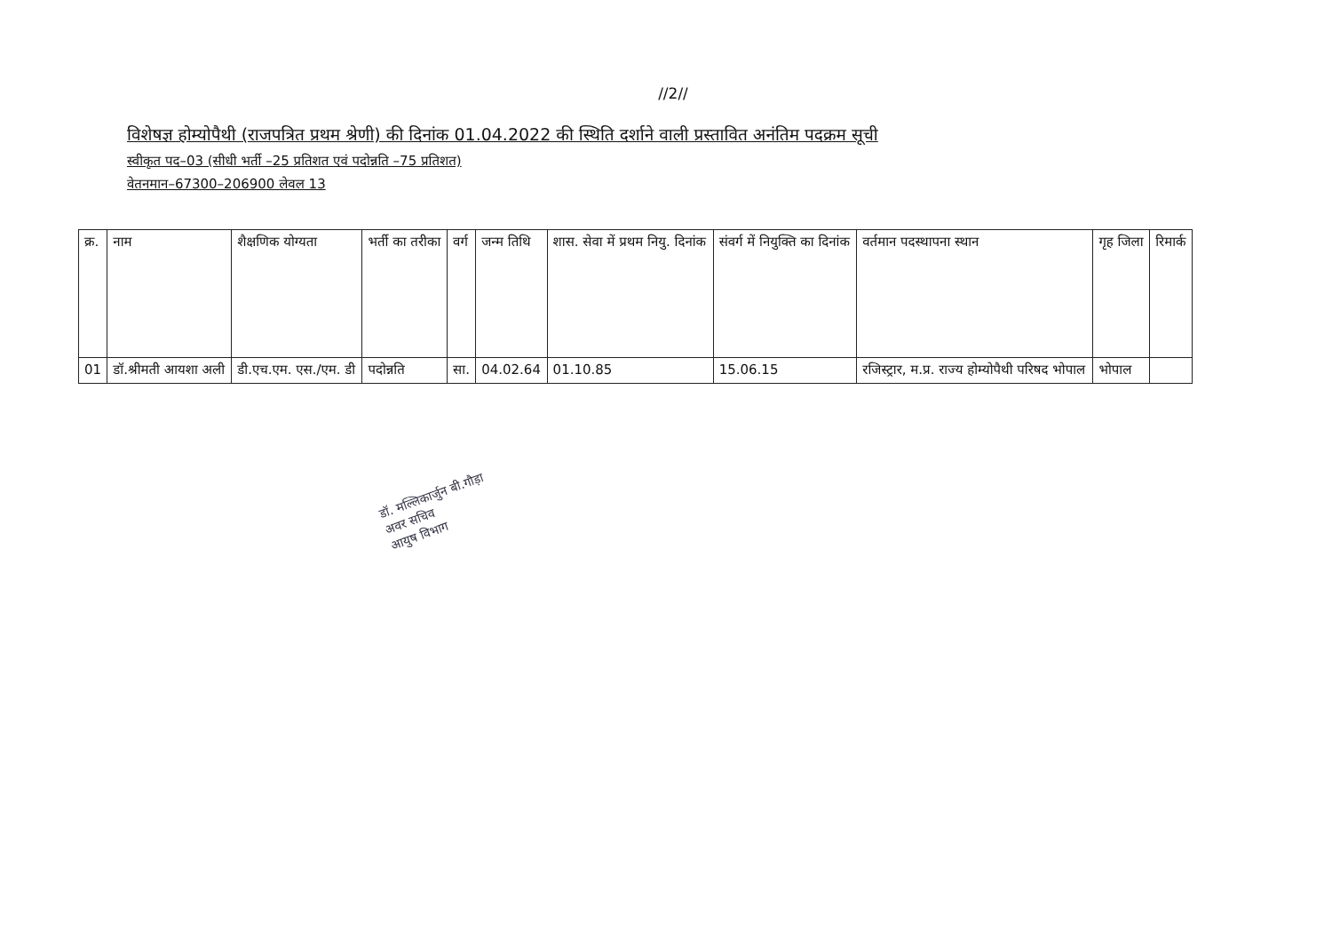//2//
विशेषज्ञ होम्योपैथी (राजपत्रित प्रथम श्रेणी) की दिनांक 01.04.2022 की स्थिति दर्शाने वाली प्रस्तावित अनंतिम पदक्रम सूची
स्वीकृत पद–03 (सीधी भर्ती –25 प्रतिशत एवं पदोन्नति –75 प्रतिशत)
वेतनमान–67300–206900 लेवल 13
| क्र. | नाम | शैक्षणिक योग्यता | भर्ती का तरीका | वर्ग | जन्म तिथि | शास. सेवा में प्रथम नियु. दिनांक | संवर्ग में नियुक्ति का दिनांक | वर्तमान पदस्थापना स्थान | गृह जिला | रिमार्क |
| --- | --- | --- | --- | --- | --- | --- | --- | --- | --- | --- |
| 01 | डॉ.श्रीमती आयशा अली | डी.एच.एम. एस./एम. डी | पदोन्नति | सा. | 04.02.64 | 01.10.85 | 15.06.15 | रजिस्ट्रार, म.प्र. राज्य होम्योपैथी परिषद भोपाल | भोपाल | |
डॉ. मल्लिकार्जुन बी.गौड़ा
अवर सचिव
आयुष विभाग